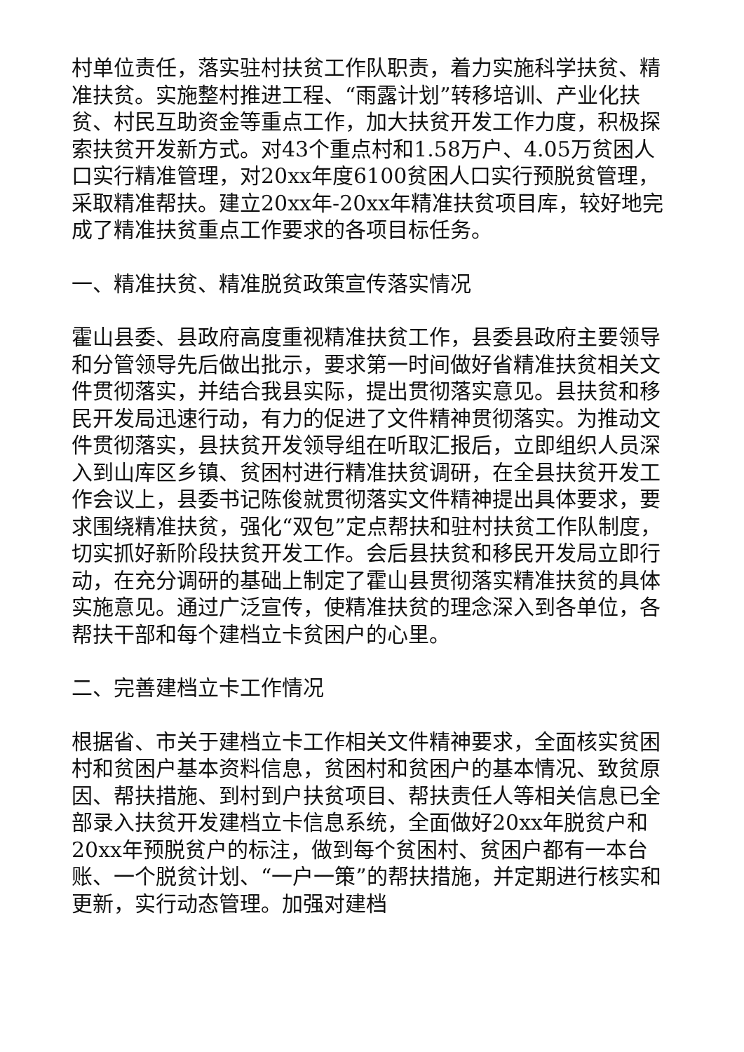村单位责任，落实驻村扶贫工作队职责，着力实施科学扶贫、精准扶贫。实施整村推进工程、“雨露计划”转移培训、产业化扶贫、村民互助资金等重点工作，加大扶贫开发工作力度，积极探索扶贫开发新方式。对43个重点村和1.58万户、4.05万贫困人口实行精准管理，对20xx年度6100贫困人口实行预脱贫管理，采取精准帮扶。建立20xx年-20xx年精准扶贫项目库，较好地完成了精准扶贫重点工作要求的各项目标任务。
一、精准扶贫、精准脱贫政策宣传落实情况
霍山县委、县政府高度重视精准扶贫工作，县委县政府主要领导和分管领导先后做出批示，要求第一时间做好省精准扶贫相关文件贯彻落实，并结合我县实际，提出贯彻落实意见。县扶贫和移民开发局迅速行动，有力的促进了文件精神贯彻落实。为推动文件贯彻落实，县扶贫开发领导组在听取汇报后，立即组织人员深入到山库区乡镇、贫困村进行精准扶贫调研，在全县扶贫开发工作会议上，县委书记陈俊就贯彻落实文件精神提出具体要求，要求围绕精准扶贫，强化“双包”定点帮扶和驻村扶贫工作队制度，切实抓好新阶段扶贫开发工作。会后县扶贫和移民开发局立即行动，在充分调研的基础上制定了霍山县贯彻落实精准扶贫的具体实施意见。通过广泛宣传，使精准扶贫的理念深入到各单位，各帮扶干部和每个建档立卡贫困户的心里。
二、完善建档立卡工作情况
根据省、市关于建档立卡工作相关文件精神要求，全面核实贫困村和贫困户基本资料信息，贫困村和贫困户的基本情况、致贫原因、帮扶措施、到村到户扶贫项目、帮扶责任人等相关信息已全部录入扶贫开发建档立卡信息系统，全面做好20xx年脱贫户和20xx年预脱贫户的标注，做到每个贫困村、贫困户都有一本台账、一个脱贫计划、“一户一策”的帮扶措施，并定期进行核实和更新，实行动态管理。加强对建档